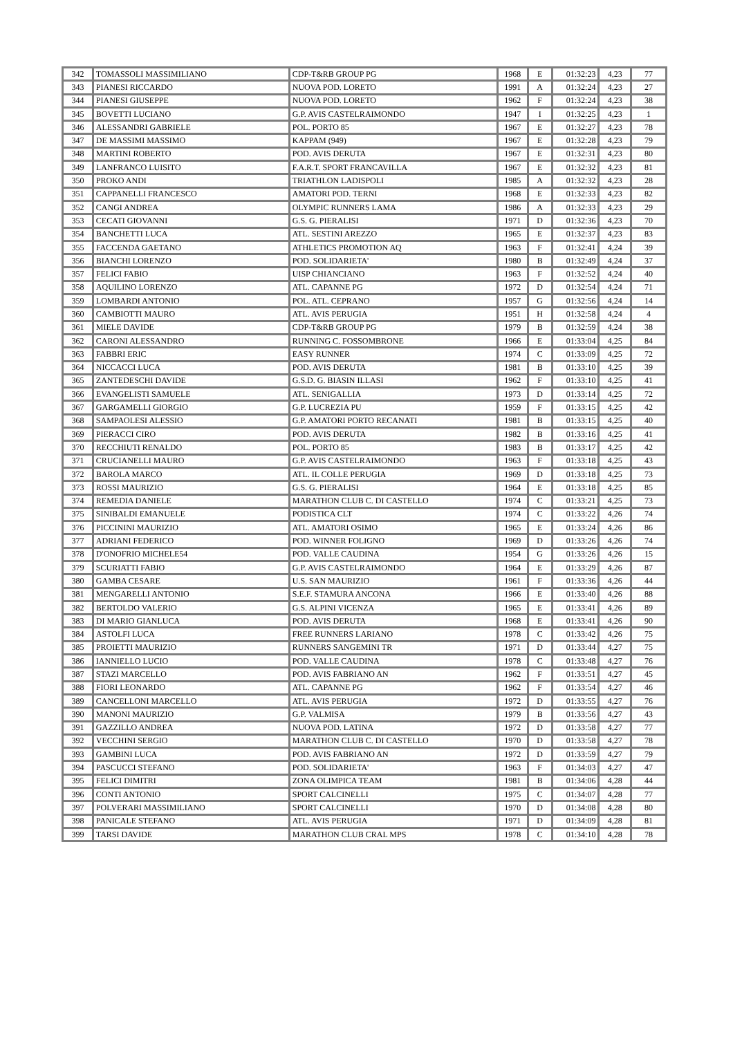| 342 | TOMASSOLI MASSIMILIANO | CDP-T&RB GROUP PG | 1968 | E | 01:32:23 | 4,23 | 77 |
| 343 | PIANESI RICCARDO | NUOVA POD. LORETO | 1991 | A | 01:32:24 | 4,23 | 27 |
| 344 | PIANESI GIUSEPPE | NUOVA POD. LORETO | 1962 | F | 01:32:24 | 4,23 | 38 |
| 345 | BOVETTI LUCIANO | G.P. AVIS CASTELRAIMONDO | 1947 | I | 01:32:25 | 4,23 | 1 |
| 346 | ALESSANDRI GABRIELE | POL. PORTO 85 | 1967 | E | 01:32:27 | 4,23 | 78 |
| 347 | DE MASSIMI MASSIMO | KAPPAM (949) | 1967 | E | 01:32:28 | 4,23 | 79 |
| 348 | MARTINI ROBERTO | POD. AVIS DERUTA | 1967 | E | 01:32:31 | 4,23 | 80 |
| 349 | LANFRANCO LUISITO | F.A.R.T. SPORT FRANCAVILLA | 1967 | E | 01:32:32 | 4,23 | 81 |
| 350 | PROKO ANDI | TRIATHLON LADISPOLI | 1985 | A | 01:32:32 | 4,23 | 28 |
| 351 | CAPPANELLI FRANCESCO | AMATORI POD. TERNI | 1968 | E | 01:32:33 | 4,23 | 82 |
| 352 | CANGI ANDREA | OLYMPIC RUNNERS LAMA | 1986 | A | 01:32:33 | 4,23 | 29 |
| 353 | CECATI GIOVANNI | G.S. G. PIERALISI | 1971 | D | 01:32:36 | 4,23 | 70 |
| 354 | BANCHETTI LUCA | ATL. SESTINI AREZZO | 1965 | E | 01:32:37 | 4,23 | 83 |
| 355 | FACCENDA GAETANO | ATHLETICS PROMOTION AQ | 1963 | F | 01:32:41 | 4,24 | 39 |
| 356 | BIANCHI LORENZO | POD. SOLIDARIETA' | 1980 | B | 01:32:49 | 4,24 | 37 |
| 357 | FELICI FABIO | UISP CHIANCIANO | 1963 | F | 01:32:52 | 4,24 | 40 |
| 358 | AQUILINO LORENZO | ATL. CAPANNE PG | 1972 | D | 01:32:54 | 4,24 | 71 |
| 359 | LOMBARDI ANTONIO | POL. ATL. CEPRANO | 1957 | G | 01:32:56 | 4,24 | 14 |
| 360 | CAMBIOTTI MAURO | ATL. AVIS PERUGIA | 1951 | H | 01:32:58 | 4,24 | 4 |
| 361 | MIELE DAVIDE | CDP-T&RB GROUP PG | 1979 | B | 01:32:59 | 4,24 | 38 |
| 362 | CARONI ALESSANDRO | RUNNING C. FOSSOMBRONE | 1966 | E | 01:33:04 | 4,25 | 84 |
| 363 | FABBRI ERIC | EASY RUNNER | 1974 | C | 01:33:09 | 4,25 | 72 |
| 364 | NICCACCI LUCA | POD. AVIS DERUTA | 1981 | B | 01:33:10 | 4,25 | 39 |
| 365 | ZANTEDESCHI DAVIDE | G.S.D. G. BIASIN ILLASI | 1962 | F | 01:33:10 | 4,25 | 41 |
| 366 | EVANGELISTI SAMUELE | ATL. SENIGALLIA | 1973 | D | 01:33:14 | 4,25 | 72 |
| 367 | GARGAMELLI GIORGIO | G.P. LUCREZIA PU | 1959 | F | 01:33:15 | 4,25 | 42 |
| 368 | SAMPAOLESI ALESSIO | G.P. AMATORI PORTO RECANATI | 1981 | B | 01:33:15 | 4,25 | 40 |
| 369 | PIERACCI CIRO | POD. AVIS DERUTA | 1982 | B | 01:33:16 | 4,25 | 41 |
| 370 | RECCHIUTI RENALDO | POL. PORTO 85 | 1983 | B | 01:33:17 | 4,25 | 42 |
| 371 | CRUCIANELLI MAURO | G.P. AVIS CASTELRAIMONDO | 1963 | F | 01:33:18 | 4,25 | 43 |
| 372 | BAROLA MARCO | ATL. IL COLLE PERUGIA | 1969 | D | 01:33:18 | 4,25 | 73 |
| 373 | ROSSI MAURIZIO | G.S. G. PIERALISI | 1964 | E | 01:33:18 | 4,25 | 85 |
| 374 | REMEDIA DANIELE | MARATHON CLUB C. DI CASTELLO | 1974 | C | 01:33:21 | 4,25 | 73 |
| 375 | SINIBALDI EMANUELE | PODISTICA CLT | 1974 | C | 01:33:22 | 4,26 | 74 |
| 376 | PICCININI MAURIZIO | ATL. AMATORI OSIMO | 1965 | E | 01:33:24 | 4,26 | 86 |
| 377 | ADRIANI FEDERICO | POD. WINNER FOLIGNO | 1969 | D | 01:33:26 | 4,26 | 74 |
| 378 | D'ONOFRIO MICHELE54 | POD. VALLE CAUDINA | 1954 | G | 01:33:26 | 4,26 | 15 |
| 379 | SCURIATTI FABIO | G.P. AVIS CASTELRAIMONDO | 1964 | E | 01:33:29 | 4,26 | 87 |
| 380 | GAMBA CESARE | U.S. SAN MAURIZIO | 1961 | F | 01:33:36 | 4,26 | 44 |
| 381 | MENGARELLI ANTONIO | S.E.F. STAMURA ANCONA | 1966 | E | 01:33:40 | 4,26 | 88 |
| 382 | BERTOLDO VALERIO | G.S. ALPINI VICENZA | 1965 | E | 01:33:41 | 4,26 | 89 |
| 383 | DI MARIO GIANLUCA | POD. AVIS DERUTA | 1968 | E | 01:33:41 | 4,26 | 90 |
| 384 | ASTOLFI LUCA | FREE RUNNERS LARIANO | 1978 | C | 01:33:42 | 4,26 | 75 |
| 385 | PROIETTI MAURIZIO | RUNNERS SANGEMINI TR | 1971 | D | 01:33:44 | 4,27 | 75 |
| 386 | IANNIELLO LUCIO | POD. VALLE CAUDINA | 1978 | C | 01:33:48 | 4,27 | 76 |
| 387 | STAZI MARCELLO | POD. AVIS FABRIANO AN | 1962 | F | 01:33:51 | 4,27 | 45 |
| 388 | FIORI LEONARDO | ATL. CAPANNE PG | 1962 | F | 01:33:54 | 4,27 | 46 |
| 389 | CANCELLONI MARCELLO | ATL. AVIS PERUGIA | 1972 | D | 01:33:55 | 4,27 | 76 |
| 390 | MANONI MAURIZIO | G.P. VALMISA | 1979 | B | 01:33:56 | 4,27 | 43 |
| 391 | GAZZILLO ANDREA | NUOVA POD. LATINA | 1972 | D | 01:33:58 | 4,27 | 77 |
| 392 | VECCHINI SERGIO | MARATHON CLUB C. DI CASTELLO | 1970 | D | 01:33:58 | 4,27 | 78 |
| 393 | GAMBINI LUCA | POD. AVIS FABRIANO AN | 1972 | D | 01:33:59 | 4,27 | 79 |
| 394 | PASCUCCI STEFANO | POD. SOLIDARIETA' | 1963 | F | 01:34:03 | 4,27 | 47 |
| 395 | FELICI DIMITRI | ZONA OLIMPICA TEAM | 1981 | B | 01:34:06 | 4,28 | 44 |
| 396 | CONTI ANTONIO | SPORT CALCINELLI | 1975 | C | 01:34:07 | 4,28 | 77 |
| 397 | POLVERARI MASSIMILIANO | SPORT CALCINELLI | 1970 | D | 01:34:08 | 4,28 | 80 |
| 398 | PANICALE STEFANO | ATL. AVIS PERUGIA | 1971 | D | 01:34:09 | 4,28 | 81 |
| 399 | TARSI DAVIDE | MARATHON CLUB CRAL MPS | 1978 | C | 01:34:10 | 4,28 | 78 |